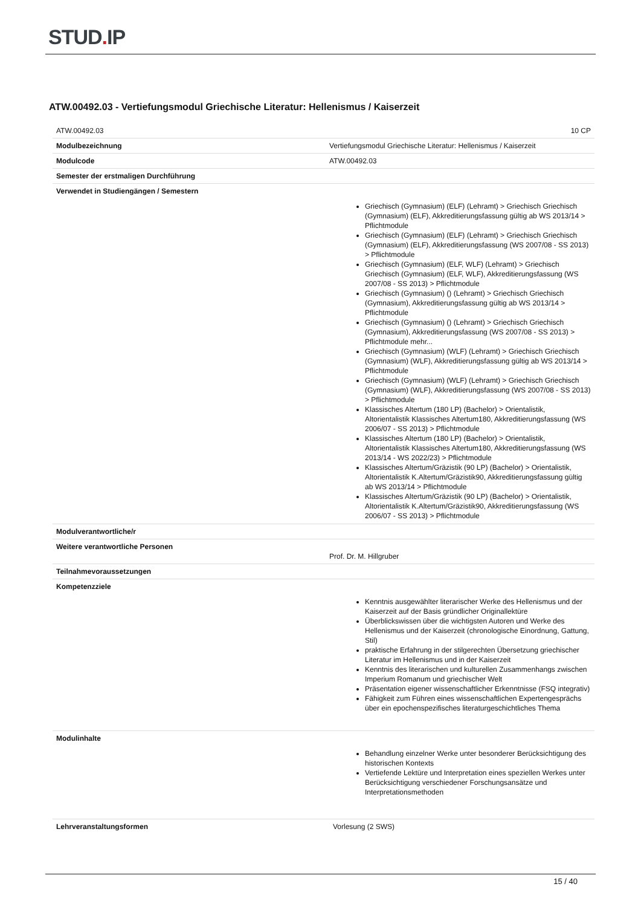STUD. IP
ATW.00492.03 - Vertiefungsmodul Griechische Literatur: Hellenismus / Kaiserzeit
| ATW.00492.03 | 10 CP |
| Modulbezeichnung | Vertiefungsmodul Griechische Literatur: Hellenismus / Kaiserzeit |
| Modulcode | ATW.00492.03 |
| Semester der erstmaligen Durchführung | |
| Verwendet in Studiengängen / Semestern | Griechisch (Gymnasium) (ELF) (Lehramt) > Griechisch Griechisch (Gymnasium) (ELF), Akkreditierungsfassung gültig ab WS 2013/14 > Pflichtmodule Griechisch (Gymnasium) (ELF) (Lehramt) > Griechisch Griechisch (Gymnasium) (ELF), Akkreditierungsfassung (WS 2007/08 - SS 2013) > Pflichtmodule Griechisch (Gymnasium) (ELF, WLF) (Lehramt) > Griechisch Griechisch (Gymnasium) (ELF, WLF), Akkreditierungsfassung (WS 2007/08 - SS 2013) > Pflichtmodule Griechisch (Gymnasium) () (Lehramt) > Griechisch Griechisch (Gymnasium), Akkreditierungsfassung gültig ab WS 2013/14 > Pflichtmodule Griechisch (Gymnasium) () (Lehramt) > Griechisch Griechisch (Gymnasium), Akkreditierungsfassung (WS 2007/08 - SS 2013) > Pflichtmodule mehr... Griechisch (Gymnasium) (WLF) (Lehramt) > Griechisch Griechisch (Gymnasium) (WLF), Akkreditierungsfassung gültig ab WS 2013/14 > Pflichtmodule Griechisch (Gymnasium) (WLF) (Lehramt) > Griechisch Griechisch (Gymnasium) (WLF), Akkreditierungsfassung (WS 2007/08 - SS 2013) > Pflichtmodule Klassisches Altertum (180 LP) (Bachelor) > Orientalistik, Altorientalistik Klassisches Altertum180, Akkreditierungsfassung (WS 2006/07 - SS 2013) > Pflichtmodule Klassisches Altertum (180 LP) (Bachelor) > Orientalistik, Altorientalistik Klassisches Altertum180, Akkreditierungsfassung (WS 2013/14 - WS 2022/23) > Pflichtmodule Klassisches Altertum/Gräzistik (90 LP) (Bachelor) > Orientalistik, Altorientalistik K.Altertum/Gräzistik90, Akkreditierungsfassung gültig ab WS 2013/14 > Pflichtmodule Klassisches Altertum/Gräzistik (90 LP) (Bachelor) > Orientalistik, Altorientalistik K.Altertum/Gräzistik90, Akkreditierungsfassung (WS 2006/07 - SS 2013) > Pflichtmodule |
| Modulverantwortliche/r | |
| Weitere verantwortliche Personen | Prof. Dr. M. Hillgruber |
| Teilnahmevoraussetzungen | |
| Kompetenzziele | Kenntnis ausgewählter literarischer Werke des Hellenismus und der Kaiserzeit auf der Basis gründlicher Originallektüre Überblickswissen über die wichtigsten Autoren und Werke des Hellenismus und der Kaiserzeit (chronologische Einordnung, Gattung, Stil) praktische Erfahrung in der stilgerechten Übersetzung griechischer Literatur im Hellenismus und in der Kaiserzeit Kenntnis des literarischen und kulturellen Zusammenhangs zwischen Imperium Romanum und griechischer Welt Präsentation eigener wissenschaftlicher Erkenntnisse (FSQ integrativ) Fähigkeit zum Führen eines wissenschaftlichen Expertengesprächs über ein epochenspezifisches literaturgeschichtliches Thema |
| Modulinhalte | Behandlung einzelner Werke unter besonderer Berücksichtigung des historischen Kontexts Vertiefende Lektüre und Interpretation eines speziellen Werkes unter Berücksichtigung verschiedener Forschungsansätze und Interpretationsmethoden |
| Lehrveranstaltungsformen | Vorlesung (2 SWS) |
15 / 40